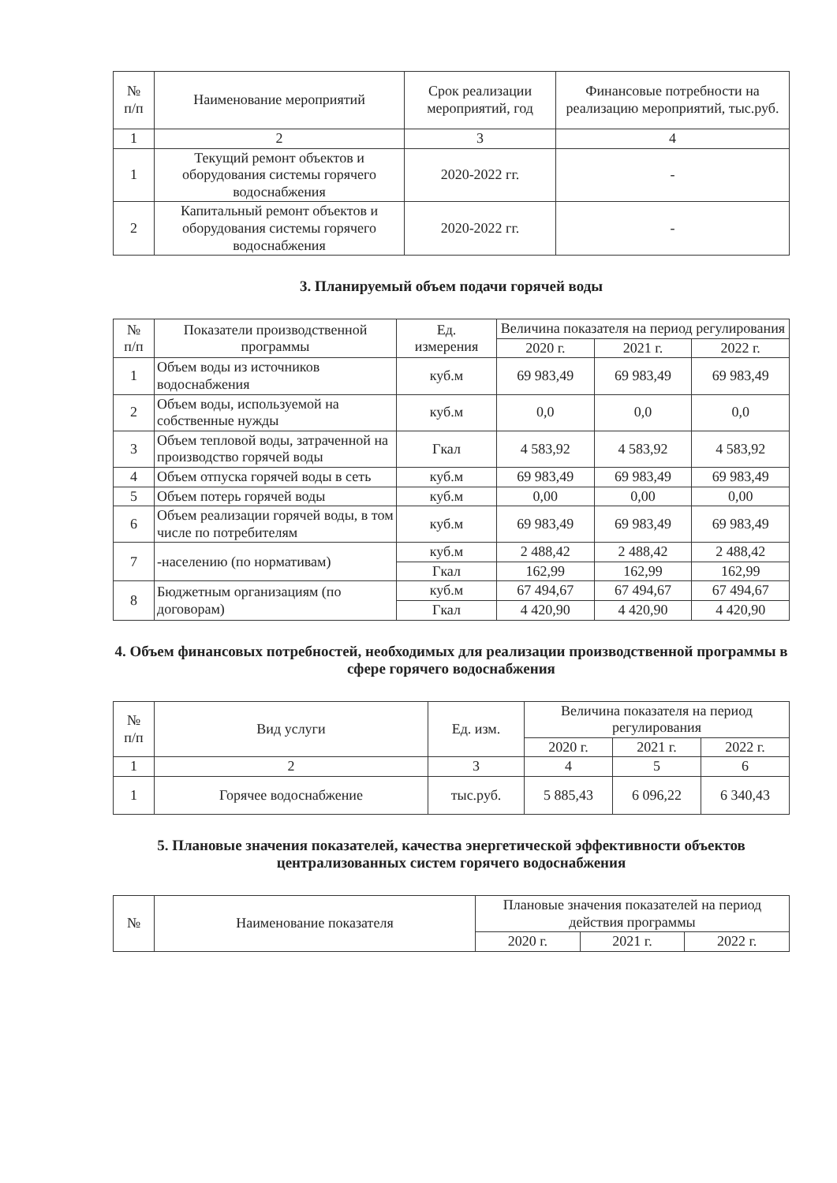| № п/п | Наименование мероприятий | Срок реализации мероприятий, год | Финансовые потребности на реализацию мероприятий, тыс.руб. |
| --- | --- | --- | --- |
| 1 | 2 | 3 | 4 |
| 1 | Текущий ремонт объектов и оборудования системы горячего водоснабжения | 2020-2022 гг. | - |
| 2 | Капитальный ремонт объектов и оборудования системы горячего водоснабжения | 2020-2022 гг. | - |
3. Планируемый объем подачи горячей воды
| № п/п | Показатели производственной программы | Ед. измерения | Величина показателя на период регулирования | | |
| --- | --- | --- | --- | --- | --- |
| | | | 2020 г. | 2021 г. | 2022 г. |
| 1 | Объем воды из источников водоснабжения | куб.м | 69 983,49 | 69 983,49 | 69 983,49 |
| 2 | Объем воды, используемой на собственные нужды | куб.м | 0,0 | 0,0 | 0,0 |
| 3 | Объем тепловой воды, затраченной на производство горячей воды | Гкал | 4 583,92 | 4 583,92 | 4 583,92 |
| 4 | Объем отпуска горячей воды в сеть | куб.м | 69 983,49 | 69 983,49 | 69 983,49 |
| 5 | Объем потерь горячей воды | куб.м | 0,00 | 0,00 | 0,00 |
| 6 | Объем реализации горячей воды, в том числе по потребителям | куб.м | 69 983,49 | 69 983,49 | 69 983,49 |
| 7 | -населению (по нормативам) | куб.м | 2 488,42 | 2 488,42 | 2 488,42 |
| | | Гкал | 162,99 | 162,99 | 162,99 |
| 8 | Бюджетным организациям (по договорам) | куб.м | 67 494,67 | 67 494,67 | 67 494,67 |
| | | Гкал | 4 420,90 | 4 420,90 | 4 420,90 |
4. Объем финансовых потребностей, необходимых для реализации производственной программы в сфере горячего водоснабжения
| № п/п | Вид услуги | Ед. изм. | Величина показателя на период регулирования | | |
| --- | --- | --- | --- | --- | --- |
| | | | 2020 г. | 2021 г. | 2022 г. |
| 1 | 2 | 3 | 4 | 5 | 6 |
| 1 | Горячее водоснабжение | тыс.руб. | 5 885,43 | 6 096,22 | 6 340,43 |
5. Плановые значения показателей, качества энергетической эффективности объектов централизованных систем горячего водоснабжения
| № | Наименование показателя | Плановые значения показателей на период действия программы | | |
| --- | --- | --- | --- | --- |
| | | 2020 г. | 2021 г. | 2022 г. |